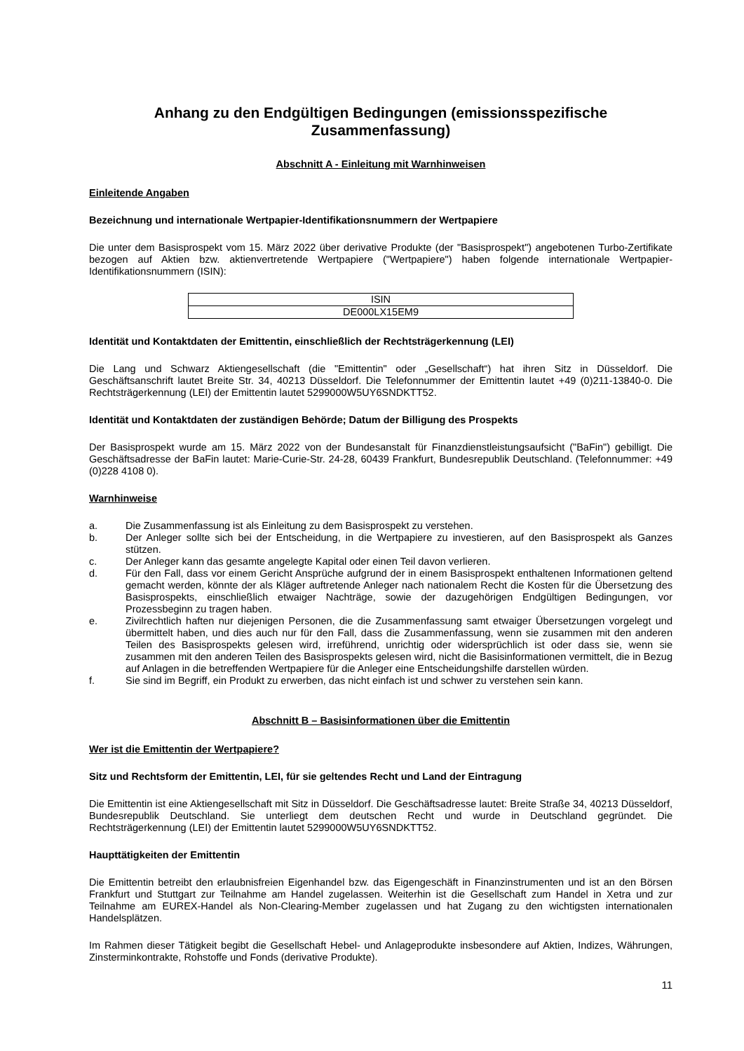Anhang zu den Endgültigen Bedingungen (emissionsspezifische Zusammenfassung)
Abschnitt A - Einleitung mit Warnhinweisen
Einleitende Angaben
Bezeichnung und internationale Wertpapier-Identifikationsnummern der Wertpapiere
Die unter dem Basisprospekt vom 15. März 2022 über derivative Produkte (der "Basisprospekt") angebotenen Turbo-Zertifikate bezogen auf Aktien bzw. aktienvertretende Wertpapiere ("Wertpapiere") haben folgende internationale Wertpapier-Identifikationsnummern (ISIN):
| ISIN |
| DE000LX15EM9 |
Identität und Kontaktdaten der Emittentin, einschließlich der Rechtsträgerkennung (LEI)
Die Lang und Schwarz Aktiengesellschaft (die "Emittentin" oder „Gesellschaft“) hat ihren Sitz in Düsseldorf. Die Geschäftsanschrift lautet Breite Str. 34, 40213 Düsseldorf. Die Telefonnummer der Emittentin lautet +49 (0)211-13840-0. Die Rechtsträgerkennung (LEI) der Emittentin lautet 5299000W5UY6SNDKTT52.
Identität und Kontaktdaten der zuständigen Behörde; Datum der Billigung des Prospekts
Der Basisprospekt wurde am 15. März 2022 von der Bundesanstalt für Finanzdienstleistungsaufsicht ("BaFin") gebilligt. Die Geschäftsadresse der BaFin lautet: Marie-Curie-Str. 24-28, 60439 Frankfurt, Bundesrepublik Deutschland. (Telefonnummer: +49 (0)228 4108 0).
Warnhinweise
a. Die Zusammenfassung ist als Einleitung zu dem Basisprospekt zu verstehen.
b. Der Anleger sollte sich bei der Entscheidung, in die Wertpapiere zu investieren, auf den Basisprospekt als Ganzes stützen.
c. Der Anleger kann das gesamte angelegte Kapital oder einen Teil davon verlieren.
d. Für den Fall, dass vor einem Gericht Ansprüche aufgrund der in einem Basisprospekt enthaltenen Informationen geltend gemacht werden, könnte der als Kläger auftretende Anleger nach nationalem Recht die Kosten für die Übersetzung des Basisprospekts, einschließlich etwaiger Nachträge, sowie der dazugehörigen Endgültigen Bedingungen, vor Prozessbeginn zu tragen haben.
e. Zivilrechtlich haften nur diejenigen Personen, die die Zusammenfassung samt etwaiger Übersetzungen vorgelegt und übermittelt haben, und dies auch nur für den Fall, dass die Zusammenfassung, wenn sie zusammen mit den anderen Teilen des Basisprospekts gelesen wird, irreführend, unrichtig oder widersprüchlich ist oder dass sie, wenn sie zusammen mit den anderen Teilen des Basisprospekts gelesen wird, nicht die Basisinformationen vermittelt, die in Bezug auf Anlagen in die betreffenden Wertpapiere für die Anleger eine Entscheidungshilfe darstellen würden.
f. Sie sind im Begriff, ein Produkt zu erwerben, das nicht einfach ist und schwer zu verstehen sein kann.
Abschnitt B – Basisinformationen über die Emittentin
Wer ist die Emittentin der Wertpapiere?
Sitz und Rechtsform der Emittentin, LEI, für sie geltendes Recht und Land der Eintragung
Die Emittentin ist eine Aktiengesellschaft mit Sitz in Düsseldorf. Die Geschäftsadresse lautet: Breite Straße 34, 40213 Düsseldorf, Bundesrepublik Deutschland. Sie unterliegt dem deutschen Recht und wurde in Deutschland gegründet. Die Rechtsträgerkennung (LEI) der Emittentin lautet 5299000W5UY6SNDKTT52.
Haupttätigkeiten der Emittentin
Die Emittentin betreibt den erlaubnisfreien Eigenhandel bzw. das Eigengeschäft in Finanzinstrumenten und ist an den Börsen Frankfurt und Stuttgart zur Teilnahme am Handel zugelassen. Weiterhin ist die Gesellschaft zum Handel in Xetra und zur Teilnahme am EUREX-Handel als Non-Clearing-Member zugelassen und hat Zugang zu den wichtigsten internationalen Handelsplätzen.
Im Rahmen dieser Tätigkeit begibt die Gesellschaft Hebel- und Anlageprodukte insbesondere auf Aktien, Indizes, Währungen, Zinsterminkontrakte, Rohstoffe und Fonds (derivative Produkte).
11